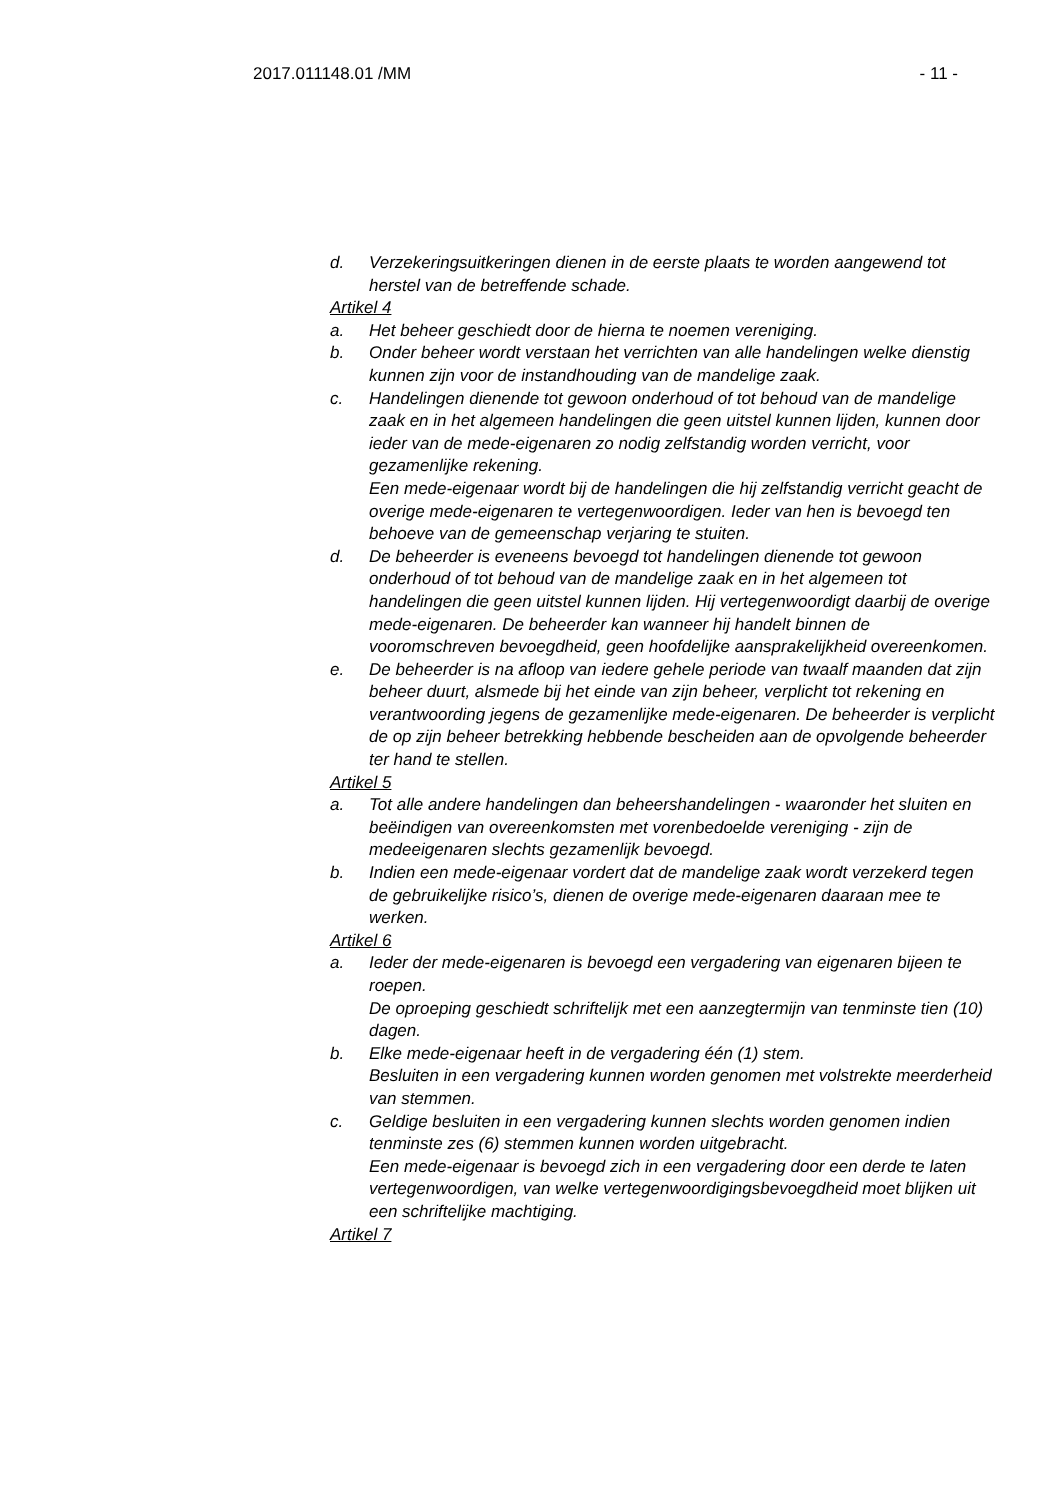2017.011148.01 /MM - 11 -
d. Verzekeringsuitkeringen dienen in de eerste plaats te worden aangewend tot herstel van de betreffende schade.
Artikel 4
a. Het beheer geschiedt door de hierna te noemen vereniging.
b. Onder beheer wordt verstaan het verrichten van alle handelingen welke dienstig kunnen zijn voor de instandhouding van de mandelige zaak.
c. Handelingen dienende tot gewoon onderhoud of tot behoud van de mandelige zaak en in het algemeen handelingen die geen uitstel kunnen lijden, kunnen door ieder van de mede-eigenaren zo nodig zelfstandig worden verricht, voor gezamenlijke rekening.
Een mede-eigenaar wordt bij de handelingen die hij zelfstandig verricht geacht de overige mede-eigenaren te vertegenwoordigen. Ieder van hen is bevoegd ten behoeve van de gemeenschap verjaring te stuiten.
d. De beheerder is eveneens bevoegd tot handelingen dienende tot gewoon onderhoud of tot behoud van de mandelige zaak en in het algemeen tot handelingen die geen uitstel kunnen lijden. Hij vertegenwoordigt daarbij de overige mede-eigenaren. De beheerder kan wanneer hij handelt binnen de vooromschreven bevoegdheid, geen hoofdelijke aansprakelijkheid overeenkomen.
e. De beheerder is na afloop van iedere gehele periode van twaalf maanden dat zijn beheer duurt, alsmede bij het einde van zijn beheer, verplicht tot rekening en verantwoording jegens de gezamenlijke mede-eigenaren. De beheerder is verplicht de op zijn beheer betrekking hebbende bescheiden aan de opvolgende beheerder ter hand te stellen.
Artikel 5
a. Tot alle andere handelingen dan beheershandelingen - waaronder het sluiten en beëindigen van overeenkomsten met vorenbedoelde vereniging - zijn de medeeigenaren slechts gezamenlijk bevoegd.
b. Indien een mede-eigenaar vordert dat de mandelige zaak wordt verzekerd tegen de gebruikelijke risico’s, dienen de overige mede-eigenaren daaraan mee te werken.
Artikel 6
a. Ieder der mede-eigenaren is bevoegd een vergadering van eigenaren bijeen te roepen.
De oproeping geschiedt schriftelijk met een aanzegtermijn van tenminste tien (10) dagen.
b. Elke mede-eigenaar heeft in de vergadering één (1) stem.
Besluiten in een vergadering kunnen worden genomen met volstrekte meerderheid van stemmen.
c. Geldige besluiten in een vergadering kunnen slechts worden genomen indien tenminste zes (6) stemmen kunnen worden uitgebracht.
Een mede-eigenaar is bevoegd zich in een vergadering door een derde te laten vertegenwoordigen, van welke vertegenwoordigingsbevoegdheid moet blijken uit een schriftelijke machtiging.
Artikel 7